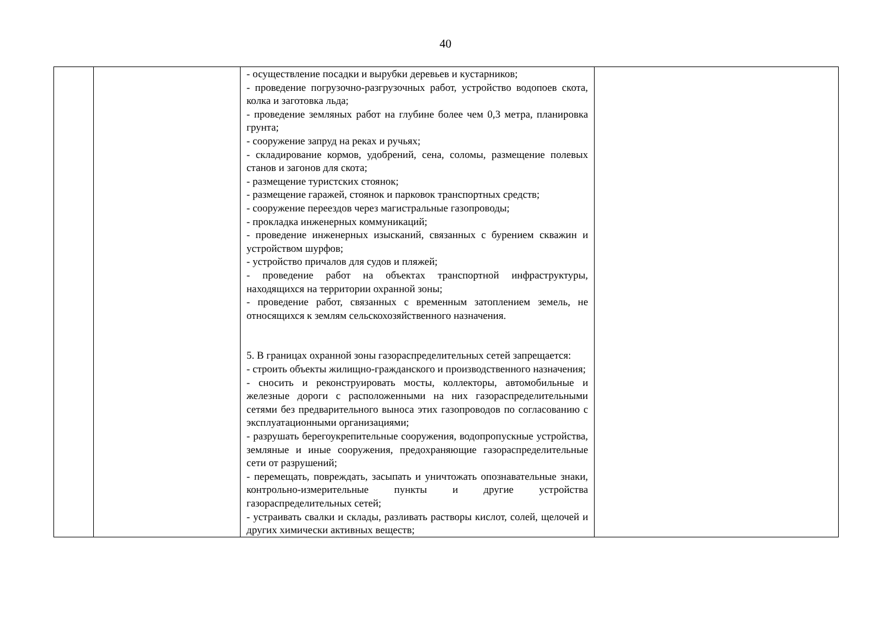40
| | | - осуществление посадки и вырубки деревьев и кустарников; - проведение погрузочно-разгрузочных работ, устройство водопоев скота, колка и заготовка льда; - проведение земляных работ на глубине более чем 0,3 метра, планировка грунта; - сооружение запруд на реках и ручьях; - складирование кормов, удобрений, сена, соломы, размещение полевых станов и загонов для скота; - размещение туристских стоянок; - размещение гаражей, стоянок и парковок транспортных средств; - сооружение переездов через магистральные газопроводы; - прокладка инженерных коммуникаций; - проведение инженерных изысканий, связанных с бурением скважин и устройством шурфов; - устройство причалов для судов и пляжей; - проведение работ на объектах транспортной инфраструктуры, находящихся на территории охранной зоны; - проведение работ, связанных с временным затоплением земель, не относящихся к землям сельскохозяйственного назначения. 5. В границах охранной зоны газораспределительных сетей запрещается: - строить объекты жилищно-гражданского и производственного назначения; - сносить и реконструировать мосты, коллекторы, автомобильные и железные дороги с расположенными на них газораспределительными сетями без предварительного выноса этих газопроводов по согласованию с эксплуатационными организациями; - разрушать берегоукрепительные сооружения, водопропускные устройства, земляные и иные сооружения, предохраняющие газораспределительные сети от разрушений; - перемещать, повреждать, засыпать и уничтожать опознавательные знаки, контрольно-измерительные пункты и другие устройства газораспределительных сетей; - устраивать свалки и склады, разливать растворы кислот, солей, щелочей и других химически активных веществ; | |